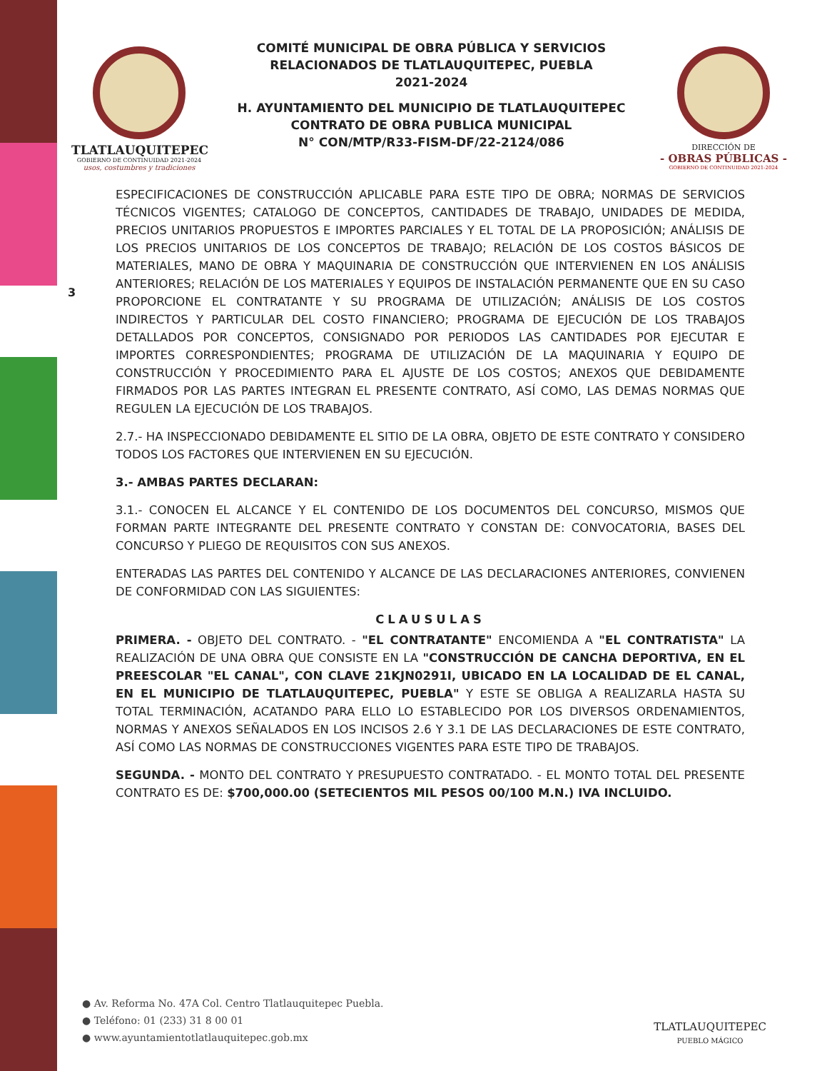TLATLAUQUITEPEC
GOBIERNO DE CONTINUIDAD 2021-2024
usos, costumbres y tradiciones
COMITÉ MUNICIPAL DE OBRA PÚBLICA Y SERVICIOS
RELACIONADOS DE TLATLAUQUITEPEC, PUEBLA
2021-2024
H. AYUNTAMIENTO DEL MUNICIPIO DE TLATLAUQUITEPEC
CONTRATO DE OBRA PUBLICA MUNICIPAL
N° CON/MTP/R33-FISM-DF/22-2124/086
DIRECCIÓN DE
- OBRAS PÚBLICAS -
GOBIERNO DE CONTINUIDAD 2021-2024
3
ESPECIFICACIONES DE CONSTRUCCIÓN APLICABLE PARA ESTE TIPO DE OBRA; NORMAS DE SERVICIOS TÉCNICOS VIGENTES; CATALOGO DE CONCEPTOS, CANTIDADES DE TRABAJO, UNIDADES DE MEDIDA, PRECIOS UNITARIOS PROPUESTOS E IMPORTES PARCIALES Y EL TOTAL DE LA PROPOSICIÓN; ANÁLISIS DE LOS PRECIOS UNITARIOS DE LOS CONCEPTOS DE TRABAJO; RELACIÓN DE LOS COSTOS BÁSICOS DE MATERIALES, MANO DE OBRA Y MAQUINARIA DE CONSTRUCCIÓN QUE INTERVIENEN EN LOS ANÁLISIS ANTERIORES; RELACIÓN DE LOS MATERIALES Y EQUIPOS DE INSTALACIÓN PERMANENTE QUE EN SU CASO PROPORCIONE EL CONTRATANTE Y SU PROGRAMA DE UTILIZACIÓN; ANÁLISIS DE LOS COSTOS INDIRECTOS Y PARTICULAR DEL COSTO FINANCIERO; PROGRAMA DE EJECUCIÓN DE LOS TRABAJOS DETALLADOS POR CONCEPTOS, CONSIGNADO POR PERIODOS LAS CANTIDADES POR EJECUTAR E IMPORTES CORRESPONDIENTES; PROGRAMA DE UTILIZACIÓN DE LA MAQUINARIA Y EQUIPO DE CONSTRUCCIÓN Y PROCEDIMIENTO PARA EL AJUSTE DE LOS COSTOS; ANEXOS QUE DEBIDAMENTE FIRMADOS POR LAS PARTES INTEGRAN EL PRESENTE CONTRATO, ASÍ COMO, LAS DEMAS NORMAS QUE REGULEN LA EJECUCIÓN DE LOS TRABAJOS.
2.7.- HA INSPECCIONADO DEBIDAMENTE EL SITIO DE LA OBRA, OBJETO DE ESTE CONTRATO Y CONSIDERO TODOS LOS FACTORES QUE INTERVIENEN EN SU EJECUCIÓN.
3.- AMBAS PARTES DECLARAN:
3.1.- CONOCEN EL ALCANCE Y EL CONTENIDO DE LOS DOCUMENTOS DEL CONCURSO, MISMOS QUE FORMAN PARTE INTEGRANTE DEL PRESENTE CONTRATO Y CONSTAN DE: CONVOCATORIA, BASES DEL CONCURSO Y PLIEGO DE REQUISITOS CON SUS ANEXOS.
ENTERADAS LAS PARTES DEL CONTENIDO Y ALCANCE DE LAS DECLARACIONES ANTERIORES, CONVIENEN DE CONFORMIDAD CON LAS SIGUIENTES:
CLAUSULAS
PRIMERA. - OBJETO DEL CONTRATO. - "EL CONTRATANTE" ENCOMIENDA A "EL CONTRATISTA" LA REALIZACIÓN DE UNA OBRA QUE CONSISTE EN LA "CONSTRUCCIÓN DE CANCHA DEPORTIVA, EN EL PREESCOLAR "EL CANAL", CON CLAVE 21KJN0291I, UBICADO EN LA LOCALIDAD DE EL CANAL, EN EL MUNICIPIO DE TLATLAUQUITEPEC, PUEBLA" Y ESTE SE OBLIGA A REALIZARLA HASTA SU TOTAL TERMINACIÓN, ACATANDO PARA ELLO LO ESTABLECIDO POR LOS DIVERSOS ORDENAMIENTOS, NORMAS Y ANEXOS SEÑALADOS EN LOS INCISOS 2.6 Y 3.1 DE LAS DECLARACIONES DE ESTE CONTRATO, ASÍ COMO LAS NORMAS DE CONSTRUCCIONES VIGENTES PARA ESTE TIPO DE TRABAJOS.
SEGUNDA. - MONTO DEL CONTRATO Y PRESUPUESTO CONTRATADO. - EL MONTO TOTAL DEL PRESENTE CONTRATO ES DE: $700,000.00 (SETECIENTOS MIL PESOS 00/100 M.N.) IVA INCLUIDO.
● Av. Reforma No. 47A Col. Centro Tlatlauquitepec Puebla.
● Teléfono: 01 (233) 31 8 00 01
● www.ayuntamientotlatlauquitepec.gob.mx
TLATLAUQUITEPEC
PUEBLO MÁGICO